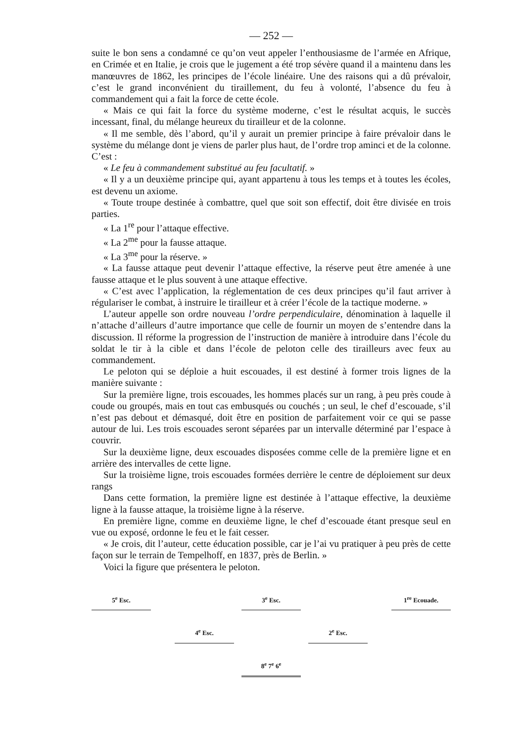— 252 —
suite le bon sens a condamné ce qu’on veut appeler l’enthousiasme de l’armée en Afrique, en Crimée et en Italie, je crois que le jugement a été trop sévère quand il a maintenu dans les manœuvres de 1862, les principes de l’école linéaire. Une des raisons qui a dû prévaloir, c’est le grand inconvénient du tiraillement, du feu à volonté, l’absence du feu à commandement qui a fait la force de cette école.
« Mais ce qui fait la force du système moderne, c’est le résultat acquis, le succès incessant, final, du mélange heureux du tirailleur et de la colonne.
« Il me semble, dès l’abord, qu’il y aurait un premier principe à faire prévaloir dans le système du mélange dont je viens de parler plus haut, de l’ordre trop aminci et de la colonne. C’est :
« Le feu à commandement substitué au feu facultatif. »
« Il y a un deuxième principe qui, ayant appartenu à tous les temps et à toutes les écoles, est devenu un axiome.
« Toute troupe destinée à combattre, quel que soit son effectif, doit être divisée en trois parties.
« La 1<sup>re</sup> pour l’attaque effective.
« La 2<sup>me</sup> pour la fausse attaque.
« La 3<sup>me</sup> pour la réserve. »
« La fausse attaque peut devenir l’attaque effective, la réserve peut être amenée à une fausse attaque et le plus souvent à une attaque effective.
« C’est avec l’application, la réglementation de ces deux principes qu’il faut arriver à régulariser le combat, à instruire le tirailleur et à créer l’école de la tactique moderne. »
L’auteur appelle son ordre nouveau l’ordre perpendiculaire, dénomination à laquelle il n’attache d’ailleurs d’autre importance que celle de fournir un moyen de s’entendre dans la discussion. Il réforme la progression de l’instruction de manière à introduire dans l’école du soldat le tir à la cible et dans l’école de peloton celle des tirailleurs avec feux au commandement.
Le peloton qui se déploie a huit escouades, il est destiné à former trois lignes de la manière suivante :
Sur la première ligne, trois escouades, les hommes placés sur un rang, à peu près coude à coude ou groupés, mais en tout cas embusqués ou couchés ; un seul, le chef d’escouade, s’il n’est pas debout et démasqué, doit être en position de parfaitement voir ce qui se passe autour de lui. Les trois escouades seront séparées par un intervalle déterminé par l’espace à couvrir.
Sur la deuxième ligne, deux escouades disposées comme celle de la première ligne et en arrière des intervalles de cette ligne.
Sur la troisième ligne, trois escouades formées derrière le centre de déploiement sur deux rangs
Dans cette formation, la première ligne est destinée à l’attaque effective, la deuxième ligne à la fausse attaque, la troisième ligne à la réserve.
En première ligne, comme en deuxième ligne, le chef d’escouade étant presque seul en vue ou exposé, ordonne le feu et le fait cesser.
« Je crois, dit l’auteur, cette éducation possible, car je l’ai vu pratiquer à peu près de cette façon sur le terrain de Tempelhoff, en 1837, près de Berlin. »
Voici la figure que présentera le peloton.
5<sup>e</sup> Esc. 3<sup>e</sup> Esc. 1<sup>re</sup> Ecouade.
4<sup>e</sup> Esc. 2<sup>e</sup> Esc.
8<sup>e</sup> 7<sup>e</sup> 6<sup>e</sup>